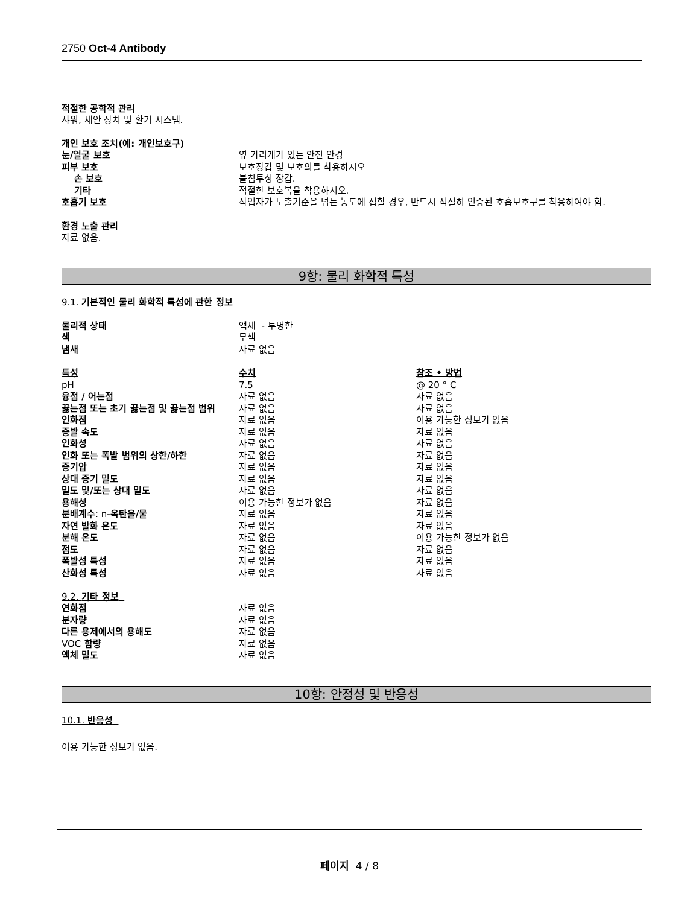2750 Oct-4 Antibody
적절한 공학적 관리
샤워, 세안 장치 및 환기 시스템.
개인 보호 조치(예: 개인보호구)
| 눈/얼굴 보호 | 옆 가리개가 있는 안전 안경 |
| 피부 보호 | 보호장갑 및 보호의를 착용하시오 |
| 손 보호 | 불침투성 장갑. |
| 기타 | 적절한 보호복을 착용하시오. |
| 호흡기 보호 | 작업자가 노출기준을 넘는 농도에 접할 경우, 반드시 적절히 인증된 호흡보호구를 착용하여야 함. |
환경 노출 관리
자료 없음.
9항: 물리 화학적 특성
9.1. 기본적인 물리 화학적 특성에 관한 정보
| 물리적 상태 | 액체 - 투명한 |
| 색 | 무색 |
| 냄새 | 자료 없음 |
| 특성 | 수치 | 참조 • 방법 |
| pH | 7.5 | @ 20 ° C |
| 융점 / 어는점 | 자료 없음 | 자료 없음 |
| 끓는점 또는 초기 끓는점 및 끓는점 범위 | 자료 없음 | 자료 없음 |
| 인화점 | 자료 없음 | 이용 가능한 정보가 없음 |
| 증발 속도 | 자료 없음 | 자료 없음 |
| 인화성 | 자료 없음 | 자료 없음 |
| 인화 또는 폭발 범위의 상한/하한 | 자료 없음 | 자료 없음 |
| 증기압 | 자료 없음 | 자료 없음 |
| 상대 증기 밀도 | 자료 없음 | 자료 없음 |
| 밀도 및/또는 상대 밀도 | 자료 없음 | 자료 없음 |
| 용해성 | 이용 가능한 정보가 없음 | 자료 없음 |
| 분배계수 : n- 옥탄올/물 | 자료 없음 | 자료 없음 |
| 자연 발화 온도 | 자료 없음 | 자료 없음 |
| 분해 온도 | 자료 없음 | 이용 가능한 정보가 없음 |
| 점도 | 자료 없음 | 자료 없음 |
| 폭발성 특성 | 자료 없음 | 자료 없음 |
| 산화성 특성 | 자료 없음 | 자료 없음 |
9.2. 기타 정보
| 연화점 | 자료 없음 |
| 분자량 | 자료 없음 |
| 다른 용제에서의 용해도 | 자료 없음 |
| VOC 함량 | 자료 없음 |
| 액체 밀도 | 자료 없음 |
10항: 안정성 및 반응성
10.1. 반응성
이용 가능한 정보가 없음.
페이지 4 / 8